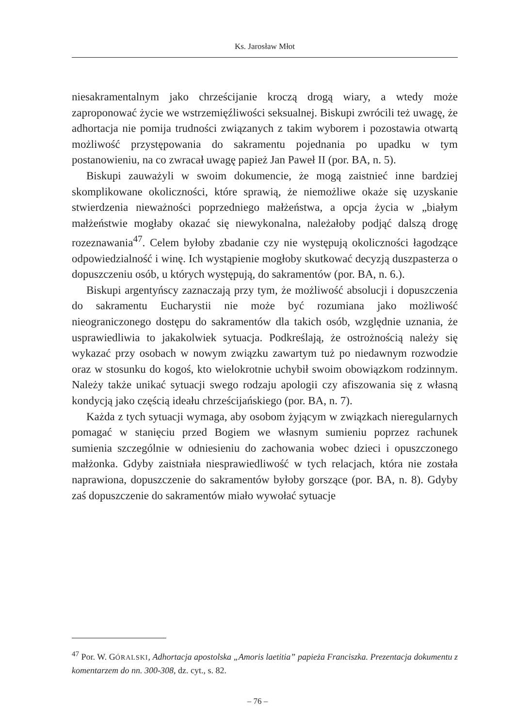Ks. Jarosław Młot
niesakramentalnym jako chrześcijanie kroczą drogą wiary, a wtedy może zaproponować życie we wstrzemięźliwości seksualnej. Biskupi zwrócili też uwagę, że adhortacja nie pomija trudności związanych z takim wyborem i pozostawia otwartą możliwość przystępowania do sakramentu pojednania po upadku w tym postanowieniu, na co zwracał uwagę papież Jan Paweł II (por. BA, n. 5).
Biskupi zauważyli w swoim dokumencie, że mogą zaistnieć inne bardziej skomplikowane okoliczności, które sprawią, że niemożliwe okaże się uzyskanie stwierdzenia nieważności poprzedniego małżeństwa, a opcja życia w „białym małżeństwie mogłaby okazać się niewykonalna, należałoby podjąć dalszą drogę rozeznawania<sup>47</sup>. Celem byłoby zbadanie czy nie występują okoliczności łagodzące odpowiedzialność i winę. Ich wystąpienie mogłoby skutkować decyzją duszpasterza o dopuszczeniu osób, u których występują, do sakramentów (por. BA, n. 6.).
Biskupi argentyńscy zaznaczają przy tym, że możliwość absolucji i dopuszczenia do sakramentu Eucharystii nie może być rozumiana jako możliwość nieograniczonego dostępu do sakramentów dla takich osób, względnie uznania, że usprawiedliwia to jakakolwiek sytuacja. Podkreślają, że ostrożnością należy się wykazać przy osobach w nowym związku zawartym tuż po niedawnym rozwodzie oraz w stosunku do kogoś, kto wielokrotnie uchybił swoim obowiązkom rodzinnym. Należy także unikać sytuacji swego rodzaju apologii czy afiszowania się z własną kondycją jako częścią ideału chrześcijańskiego (por. BA, n. 7).
Każda z tych sytuacji wymaga, aby osobom żyjącym w związkach nieregularnych pomagać w stanięciu przed Bogiem we własnym sumieniu poprzez rachunek sumienia szczególnie w odniesieniu do zachowania wobec dzieci i opuszczonego małżonka. Gdyby zaistniała niesprawiedliwość w tych relacjach, która nie została naprawiona, dopuszczenie do sakramentów byłoby gorszące (por. BA, n. 8). Gdyby zaś dopuszczenie do sakramentów miało wywołać sytuacje
<sup>47</sup> Por. W. GÓRALSKI, Adhortacja apostolska „Amoris laetitia” papieża Franciszka. Prezentacja dokumentu z komentarzem do nn. 300-308, dz. cyt., s. 82.
– 76 –